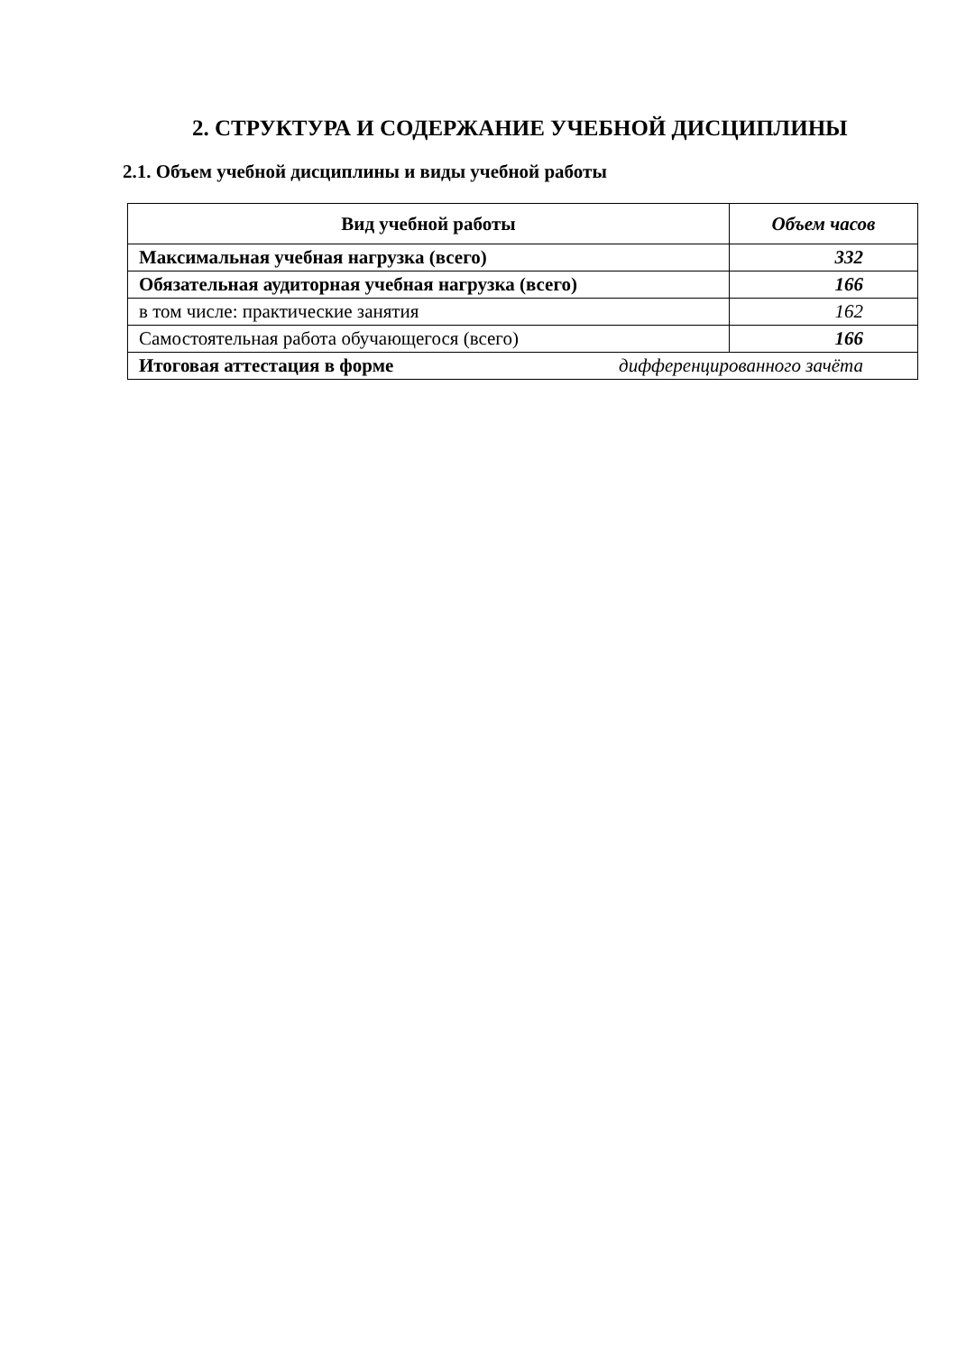2. СТРУКТУРА И СОДЕРЖАНИЕ УЧЕБНОЙ ДИСЦИПЛИНЫ
2.1. Объем учебной дисциплины и виды учебной работы
| Вид учебной работы | Объем часов |
| --- | --- |
| Максимальная учебная нагрузка (всего) | 332 |
| Обязательная аудиторная учебная нагрузка (всего) | 166 |
| в том числе: практические занятия | 162 |
| Самостоятельная работа обучающегося (всего) | 166 |
| Итоговая аттестация в форме дифференцированного зачёта | |